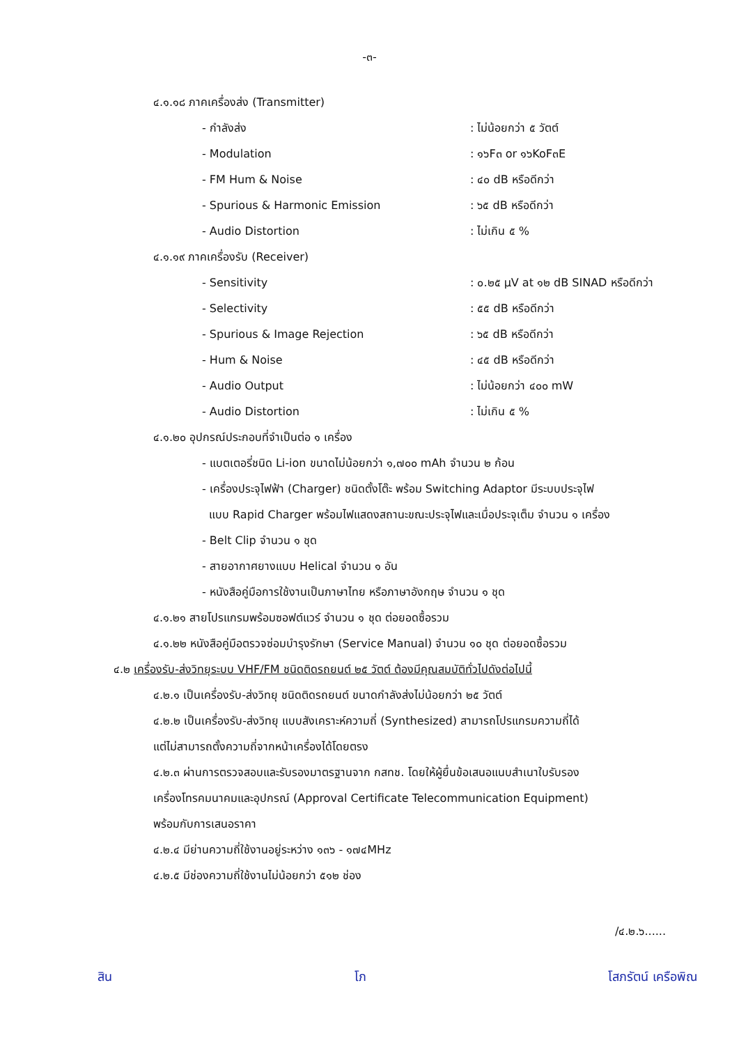-๓-
๔.๑.๑๘ ภาคเครื่องส่ง (Transmitter)
- กำลังส่ง: ไม่น้อยกว่า ๕ วัตต์
- Modulation: ๑๖F๓ or ๑๖KoF๓E
- FM Hum & Noise: ๔๐ dB หรือดีกว่า
- Spurious & Harmonic Emission: ๖๕ dB หรือดีกว่า
- Audio Distortion: ไม่เกิน ๕ %
๔.๑.๑๙ ภาคเครื่องรับ (Receiver)
- Sensitivity: ๐.๒๕ µV at ๑๒ dB SINAD หรือดีกว่า
- Selectivity: ๕๕ dB หรือดีกว่า
- Spurious & Image Rejection: ๖๕ dB หรือดีกว่า
- Hum & Noise: ๔๕ dB หรือดีกว่า
- Audio Output: ไม่น้อยกว่า ๔๐๐ mW
- Audio Distortion: ไม่เกิน ๕ %
๔.๑.๒๐ อุปกรณ์ประกอบที่จำเป็นต่อ ๑ เครื่อง
- แบตเตอรี่ชนิด Li-ion ขนาดไม่น้อยกว่า ๑,๗๐๐ mAh จำนวน ๒ ก้อน
- เครื่องประจุไฟฟ้า (Charger) ชนิดตั้งโต๊ะ พร้อม Switching Adaptor มีระบบประจุไฟ
แบบ Rapid Charger พร้อมไฟแสดงสถานะขณะประจุไฟและเมื่อประจุเต็ม จำนวน ๑ เครื่อง
- Belt Clip จำนวน ๑ ชุด
- สายอากาศยางแบบ Helical จำนวน ๑ อัน
- หนังสือคู่มือการใช้งานเป็นภาษาไทย หรือภาษาอังกฤษ จำนวน ๑ ชุด
๔.๑.๒๑ สายโปรแกรมพร้อมซอฟต์แวร์ จำนวน ๑ ชุด ต่อยอดซื้อรวม
๔.๑.๒๒ หนังสือคู่มือตรวจซ่อมบำรุงรักษา (Service Manual) จำนวน ๑๐ ชุด ต่อยอดซื้อรวม
๔.๒ เครื่องรับ-ส่งวิทยุระบบ VHF/FM ชนิดติดรถยนต์ ๒๕ วัตต์ ต้องมีคุณสมบัติทั่วไปดังต่อไปนี้
๔.๒.๑ เป็นเครื่องรับ-ส่งวิทยุ ชนิดติดรถยนต์ ขนาดกำลังส่งไม่น้อยกว่า ๒๕ วัตต์
๔.๒.๒ เป็นเครื่องรับ-ส่งวิทยุ แบบสังเคราะห์ความถี่ (Synthesized) สามารถโปรแกรมความถี่ได้
แต่ไม่สามารถตั้งความถี่จากหน้าเครื่องได้โดยตรง
๔.๒.๓ ผ่านการตรวจสอบและรับรองมาตรฐานจาก กสทช. โดยให้ผู้ยื่นข้อเสนอแนบสำเนาใบรับรอง
เครื่องโทรคมนาคมและอุปกรณ์ (Approval Certificate Telecommunication Equipment)
พร้อมกับการเสนอราคา
๔.๒.๔ มีย่านความถี่ใช้งานอยู่ระหว่าง ๑๓๖ - ๑๗๔MHz
๔.๒.๕ มีช่องความถี่ใช้งานไม่น้อยกว่า ๕๑๒ ช่อง
/๔.๒.๖......
สิน โภ โสภรัตน์ เครือพิณ